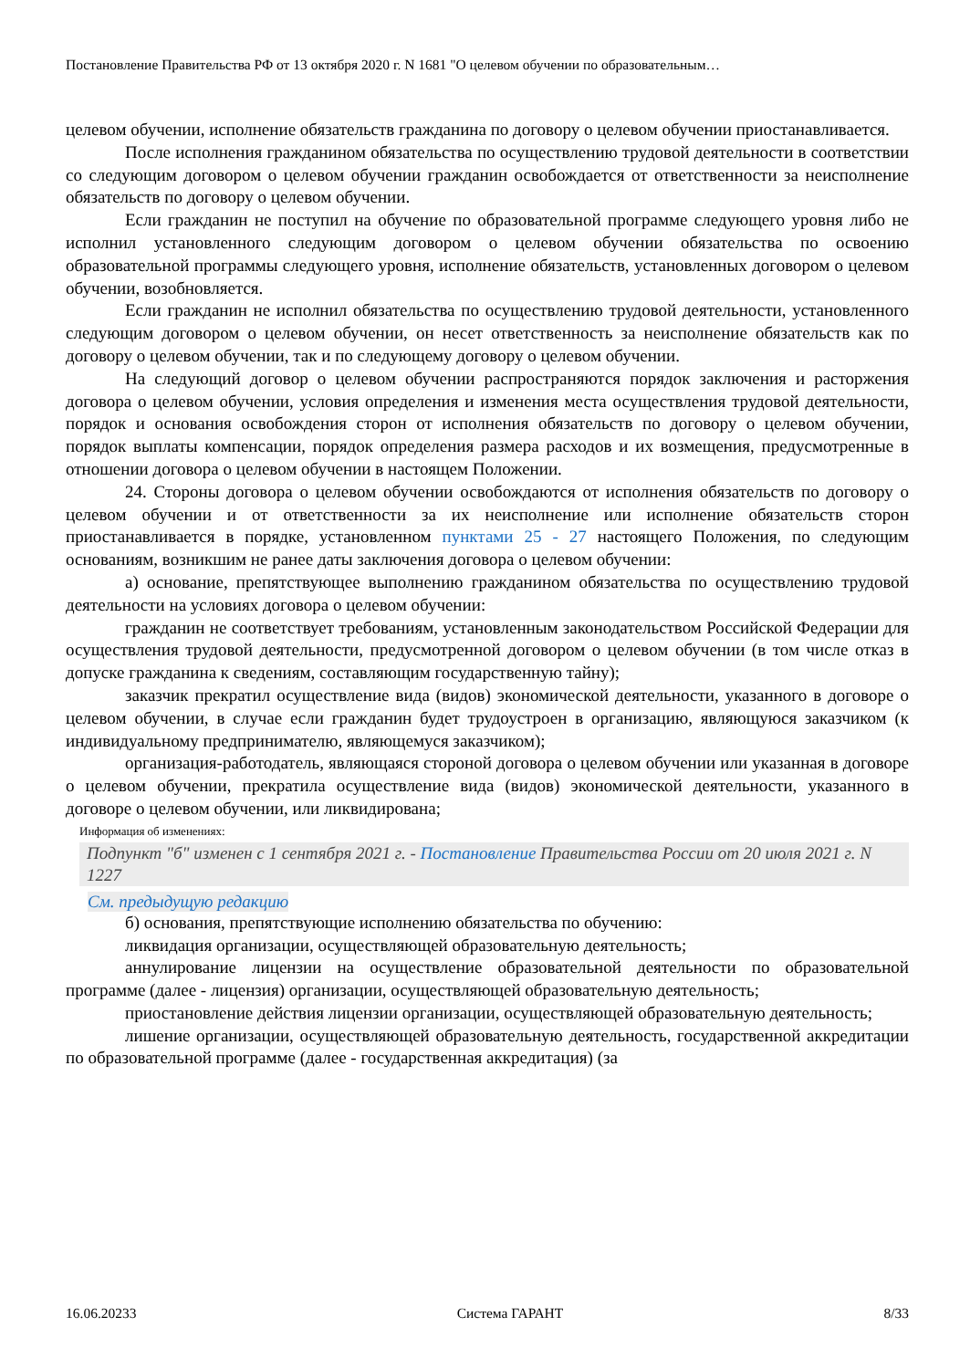Постановление Правительства РФ от 13 октября 2020 г. N 1681 "О целевом обучении по образовательным…
целевом обучении, исполнение обязательств гражданина по договору о целевом обучении приостанавливается.
После исполнения гражданином обязательства по осуществлению трудовой деятельности в соответствии со следующим договором о целевом обучении гражданин освобождается от ответственности за неисполнение обязательств по договору о целевом обучении.
Если гражданин не поступил на обучение по образовательной программе следующего уровня либо не исполнил установленного следующим договором о целевом обучении обязательства по освоению образовательной программы следующего уровня, исполнение обязательств, установленных договором о целевом обучении, возобновляется.
Если гражданин не исполнил обязательства по осуществлению трудовой деятельности, установленного следующим договором о целевом обучении, он несет ответственность за неисполнение обязательств как по договору о целевом обучении, так и по следующему договору о целевом обучении.
На следующий договор о целевом обучении распространяются порядок заключения и расторжения договора о целевом обучении, условия определения и изменения места осуществления трудовой деятельности, порядок и основания освобождения сторон от исполнения обязательств по договору о целевом обучении, порядок выплаты компенсации, порядок определения размера расходов и их возмещения, предусмотренные в отношении договора о целевом обучении в настоящем Положении.
24. Стороны договора о целевом обучении освобождаются от исполнения обязательств по договору о целевом обучении и от ответственности за их неисполнение или исполнение обязательств сторон приостанавливается в порядке, установленном пунктами 25 - 27 настоящего Положения, по следующим основаниям, возникшим не ранее даты заключения договора о целевом обучении:
а) основание, препятствующее выполнению гражданином обязательства по осуществлению трудовой деятельности на условиях договора о целевом обучении:
гражданин не соответствует требованиям, установленным законодательством Российской Федерации для осуществления трудовой деятельности, предусмотренной договором о целевом обучении (в том числе отказ в допуске гражданина к сведениям, составляющим государственную тайну);
заказчик прекратил осуществление вида (видов) экономической деятельности, указанного в договоре о целевом обучении, в случае если гражданин будет трудоустроен в организацию, являющуюся заказчиком (к индивидуальному предпринимателю, являющемуся заказчиком);
организация-работодатель, являющаяся стороной договора о целевом обучении или указанная в договоре о целевом обучении, прекратила осуществление вида (видов) экономической деятельности, указанного в договоре о целевом обучении, или ликвидирована;
Информация об изменениях:
Подпункт "б" изменен с 1 сентября 2021 г. - Постановление Правительства России от 20 июля 2021 г. N 1227
См. предыдущую редакцию
б) основания, препятствующие исполнению обязательства по обучению:
ликвидация организации, осуществляющей образовательную деятельность;
аннулирование лицензии на осуществление образовательной деятельности по образовательной программе (далее - лицензия) организации, осуществляющей образовательную деятельность;
приостановление действия лицензии организации, осуществляющей образовательную деятельность;
лишение организации, осуществляющей образовательную деятельность, государственной аккредитации по образовательной программе (далее - государственная аккредитация) (за
16.06.20233 Система ГАРАНТ 8/33